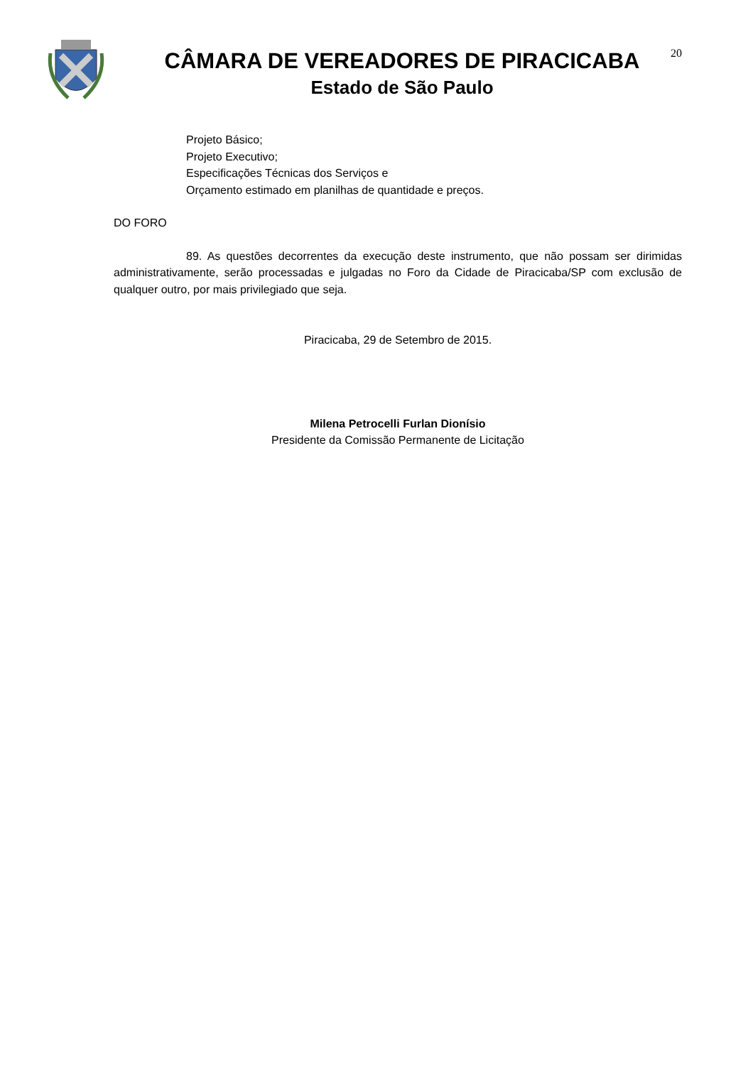CÂMARA DE VEREADORES DE PIRACICABA
Estado de São Paulo
20
Projeto Básico;
Projeto Executivo;
Especificações Técnicas dos Serviços e
Orçamento estimado em planilhas de quantidade e preços.
DO FORO
89. As questões decorrentes da execução deste instrumento, que não possam ser dirimidas administrativamente, serão processadas e julgadas no Foro da Cidade de Piracicaba/SP com exclusão de qualquer outro, por mais privilegiado que seja.
Piracicaba, 29 de Setembro de 2015.
Milena Petrocelli Furlan Dionísio
Presidente da Comissão Permanente de Licitação